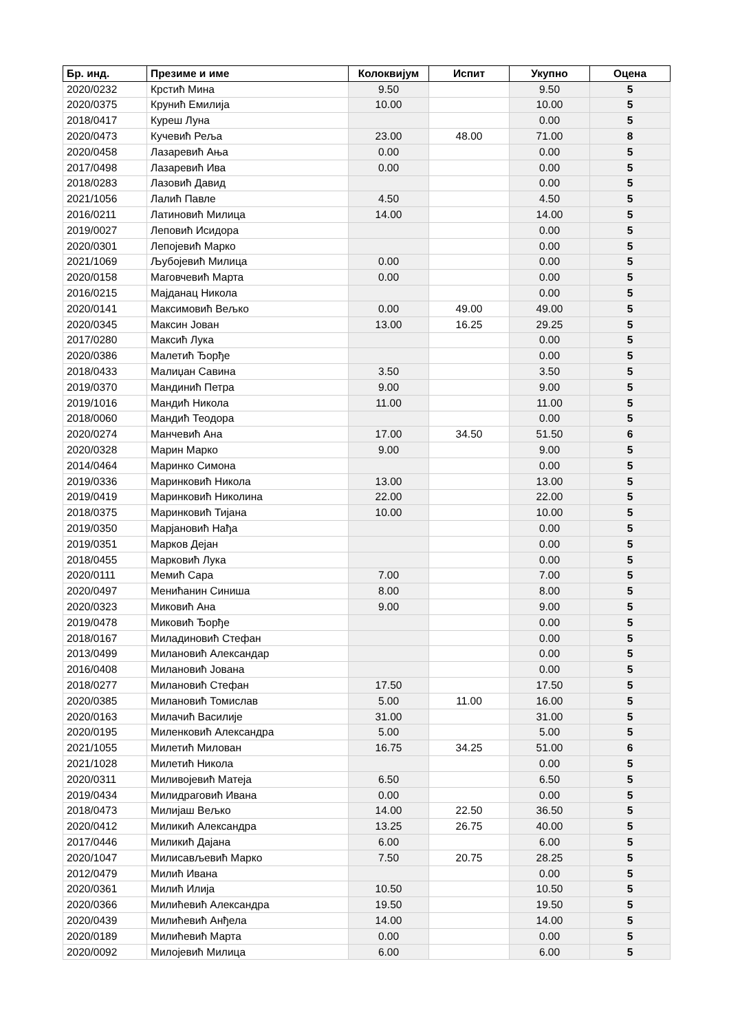| Бр. инд. | Презиме и име | Колоквијум | Испит | Укупно | Оцена |
| --- | --- | --- | --- | --- | --- |
| 2020/0232 | Крстић Мина | 9.50 | | 9.50 | 5 |
| 2020/0375 | Крунић Емилија | 10.00 | | 10.00 | 5 |
| 2018/0417 | Куреш Луна | | | 0.00 | 5 |
| 2020/0473 | Кучевић Реља | 23.00 | 48.00 | 71.00 | 8 |
| 2020/0458 | Лазаревић Ања | 0.00 | | 0.00 | 5 |
| 2017/0498 | Лазаревић Ива | 0.00 | | 0.00 | 5 |
| 2018/0283 | Лазовић Давид | | | 0.00 | 5 |
| 2021/1056 | Лалић Павле | 4.50 | | 4.50 | 5 |
| 2016/0211 | Латиновић Милица | 14.00 | | 14.00 | 5 |
| 2019/0027 | Леповић Исидора | | | 0.00 | 5 |
| 2020/0301 | Лепојевић Марко | | | 0.00 | 5 |
| 2021/1069 | Љубојевић Милица | 0.00 | | 0.00 | 5 |
| 2020/0158 | Маговчевић Марта | 0.00 | | 0.00 | 5 |
| 2016/0215 | Мајданац Никола | | | 0.00 | 5 |
| 2020/0141 | Максимовић Вељко | 0.00 | 49.00 | 49.00 | 5 |
| 2020/0345 | Максин Јован | 13.00 | 16.25 | 29.25 | 5 |
| 2017/0280 | Максић Лука | | | 0.00 | 5 |
| 2020/0386 | Малетић Ђорђе | | | 0.00 | 5 |
| 2018/0433 | Малиџан Савина | 3.50 | | 3.50 | 5 |
| 2019/0370 | Мандинић Петра | 9.00 | | 9.00 | 5 |
| 2019/1016 | Мандић Никола | 11.00 | | 11.00 | 5 |
| 2018/0060 | Мандић Теодора | | | 0.00 | 5 |
| 2020/0274 | Манчевић Ана | 17.00 | 34.50 | 51.50 | 6 |
| 2020/0328 | Марин Марко | 9.00 | | 9.00 | 5 |
| 2014/0464 | Маринко Симона | | | 0.00 | 5 |
| 2019/0336 | Маринковић Никола | 13.00 | | 13.00 | 5 |
| 2019/0419 | Маринковић Николина | 22.00 | | 22.00 | 5 |
| 2018/0375 | Маринковић Тијана | 10.00 | | 10.00 | 5 |
| 2019/0350 | Марјановић Нађа | | | 0.00 | 5 |
| 2019/0351 | Марков Дејан | | | 0.00 | 5 |
| 2018/0455 | Марковић Лука | | | 0.00 | 5 |
| 2020/0111 | Мемић Сара | 7.00 | | 7.00 | 5 |
| 2020/0497 | Менићанин Синиша | 8.00 | | 8.00 | 5 |
| 2020/0323 | Миковић Ана | 9.00 | | 9.00 | 5 |
| 2019/0478 | Миковић Ђорђе | | | 0.00 | 5 |
| 2018/0167 | Миладиновић Стефан | | | 0.00 | 5 |
| 2013/0499 | Милановић Александар | | | 0.00 | 5 |
| 2016/0408 | Милановић Јована | | | 0.00 | 5 |
| 2018/0277 | Милановић Стефан | 17.50 | | 17.50 | 5 |
| 2020/0385 | Милановић Томислав | 5.00 | 11.00 | 16.00 | 5 |
| 2020/0163 | Милачић Василије | 31.00 | | 31.00 | 5 |
| 2020/0195 | Миленковић Александра | 5.00 | | 5.00 | 5 |
| 2021/1055 | Милетић Милован | 16.75 | 34.25 | 51.00 | 6 |
| 2021/1028 | Милетић Никола | | | 0.00 | 5 |
| 2020/0311 | Миливојевић Матеја | 6.50 | | 6.50 | 5 |
| 2019/0434 | Милидраговић Ивана | 0.00 | | 0.00 | 5 |
| 2018/0473 | Милијаш Вељко | 14.00 | 22.50 | 36.50 | 5 |
| 2020/0412 | Миликић Александра | 13.25 | 26.75 | 40.00 | 5 |
| 2017/0446 | Миликић Дајана | 6.00 | | 6.00 | 5 |
| 2020/1047 | Милисављевић Марко | 7.50 | 20.75 | 28.25 | 5 |
| 2012/0479 | Милић Ивана | | | 0.00 | 5 |
| 2020/0361 | Милић Илија | 10.50 | | 10.50 | 5 |
| 2020/0366 | Милићевић Александра | 19.50 | | 19.50 | 5 |
| 2020/0439 | Милићевић Анђела | 14.00 | | 14.00 | 5 |
| 2020/0189 | Милићевић Марта | 0.00 | | 0.00 | 5 |
| 2020/0092 | Милојевић Милица | 6.00 | | 6.00 | 5 |